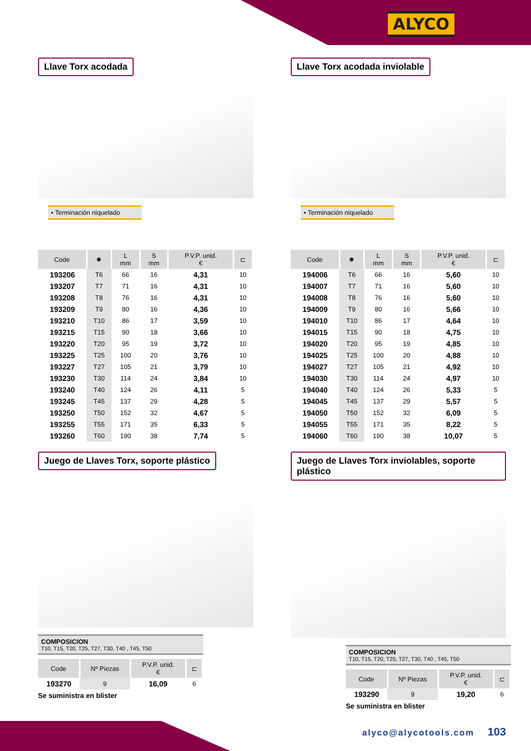ALYCO
Llave Torx acodada
• Terminación niquelado
| Code | ✸ | L mm | S mm | P.V.P. unid. € | ⊏ |
| --- | --- | --- | --- | --- | --- |
| 193206 | T6 | 66 | 16 | 4,31 | 10 |
| 193207 | T7 | 71 | 16 | 4,31 | 10 |
| 193208 | T8 | 76 | 16 | 4,31 | 10 |
| 193209 | T9 | 80 | 16 | 4,36 | 10 |
| 193210 | T10 | 86 | 17 | 3,59 | 10 |
| 193215 | T15 | 90 | 18 | 3,66 | 10 |
| 193220 | T20 | 95 | 19 | 3,72 | 10 |
| 193225 | T25 | 100 | 20 | 3,76 | 10 |
| 193227 | T27 | 105 | 21 | 3,79 | 10 |
| 193230 | T30 | 114 | 24 | 3,84 | 10 |
| 193240 | T40 | 124 | 26 | 4,11 | 5 |
| 193245 | T45 | 137 | 29 | 4,28 | 5 |
| 193250 | T50 | 152 | 32 | 4,67 | 5 |
| 193255 | T55 | 171 | 35 | 6,33 | 5 |
| 193260 | T60 | 190 | 38 | 7,74 | 5 |
Juego de Llaves Torx, soporte plástico
COMPOSICION
T10, T15, T20, T25, T27, T30, T40 , T45, T50
| Code | Nº Piezas | P.V.P. unid. € | ⊏ |
| --- | --- | --- | --- |
| 193270 | 9 | 16,09 | 6 |
Se suministra en blister
Llave Torx acodada inviolable
• Terminación niquelado
| Code | ✸ | L mm | S mm | P.V.P. unid. € | ⊏ |
| --- | --- | --- | --- | --- | --- |
| 194006 | T6 | 66 | 16 | 5,60 | 10 |
| 194007 | T7 | 71 | 16 | 5,60 | 10 |
| 194008 | T8 | 76 | 16 | 5,60 | 10 |
| 194009 | T9 | 80 | 16 | 5,66 | 10 |
| 194010 | T10 | 86 | 17 | 4,64 | 10 |
| 194015 | T15 | 90 | 18 | 4,75 | 10 |
| 194020 | T20 | 95 | 19 | 4,85 | 10 |
| 194025 | T25 | 100 | 20 | 4,88 | 10 |
| 194027 | T27 | 105 | 21 | 4,92 | 10 |
| 194030 | T30 | 114 | 24 | 4,97 | 10 |
| 194040 | T40 | 124 | 26 | 5,33 | 5 |
| 194045 | T45 | 137 | 29 | 5,57 | 5 |
| 194050 | T50 | 152 | 32 | 6,09 | 5 |
| 194055 | T55 | 171 | 35 | 8,22 | 5 |
| 194060 | T60 | 190 | 38 | 10,07 | 5 |
Juego de Llaves Torx inviolables, soporte plástico
COMPOSICION
T10, T15, T20, T25, T27, T30, T40 , T45, T50
| Code | Nº Piezas | P.V.P. unid. € | ⊏ |
| --- | --- | --- | --- |
| 193290 | 9 | 19,20 | 6 |
Se suministra en blister
alyco@alycotools.com 103